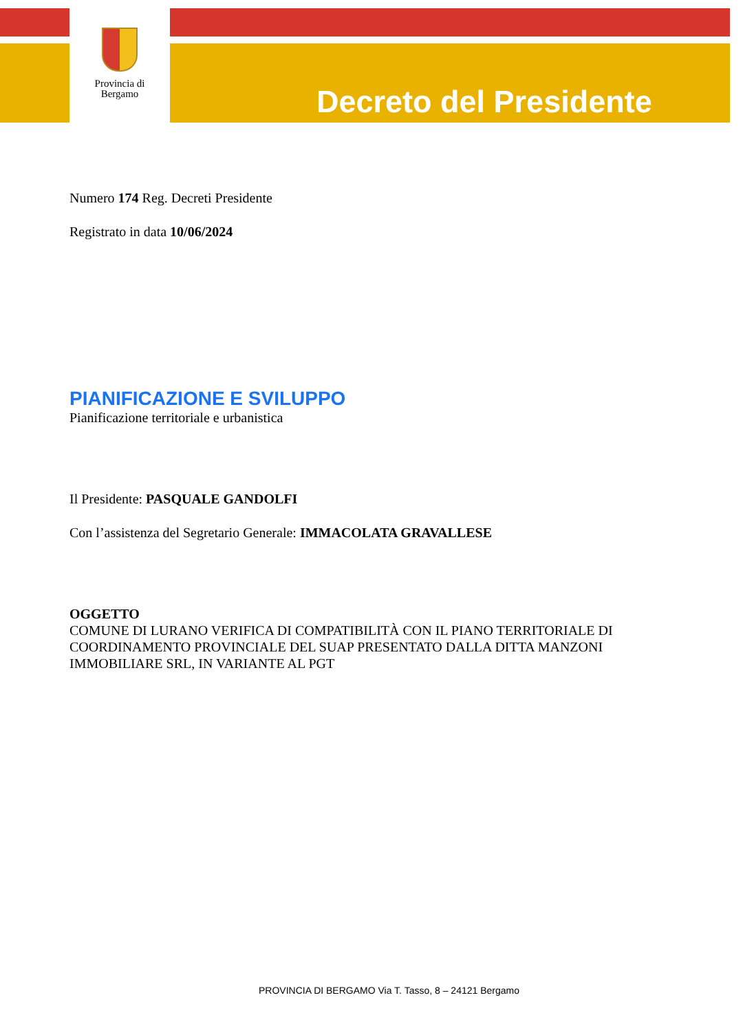Provincia di
Bergamo
Decreto del Presidente
Numero 174 Reg. Decreti Presidente
Registrato in data 10/06/2024
PIANIFICAZIONE E SVILUPPO
Pianificazione territoriale e urbanistica
Il Presidente: PASQUALE GANDOLFI
Con l’assistenza del Segretario Generale: IMMACOLATA GRAVALLESE
OGGETTO
COMUNE DI LURANO VERIFICA DI COMPATIBILITÀ CON IL PIANO TERRITORIALE DI COORDINAMENTO PROVINCIALE DEL SUAP PRESENTATO DALLA DITTA MANZONI IMMOBILIARE SRL, IN VARIANTE AL PGT
PROVINCIA DI BERGAMO Via T. Tasso, 8 – 24121 Bergamo